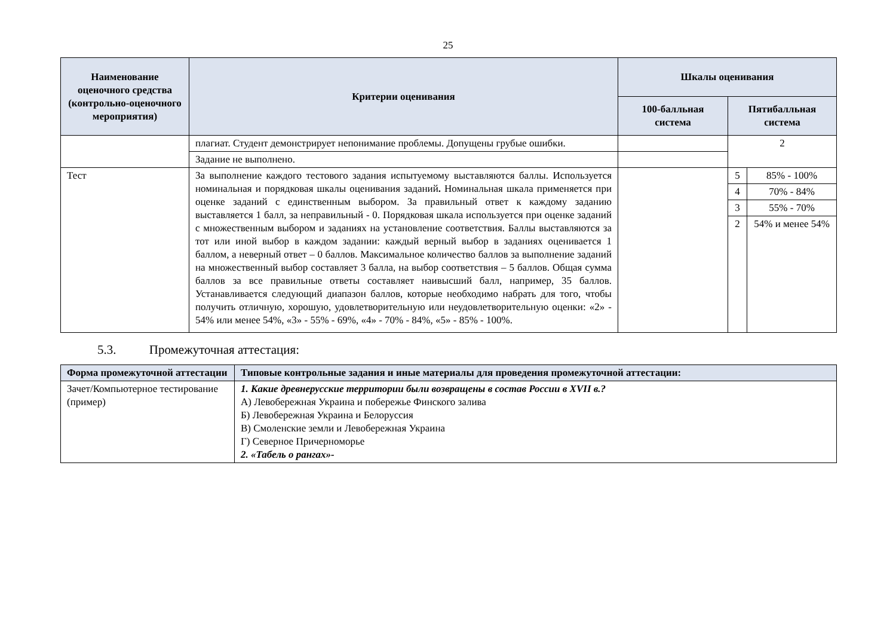25
| Наименование оценочного средства (контрольно-оценочного мероприятия) | Критерии оценивания | Шкалы оценивания | | |
| --- | --- | --- | --- | --- |
| | | 100-балльная система | Пятибалльная система | |
| | плагиат. Студент демонстрирует непонимание проблемы. Допущены грубые ошибки. | | 2 | |
| | Задание не выполнено. | | | |
| Тест | За выполнение каждого тестового задания испытуемому выставляются баллы. Используется номинальная и порядковая шкалы оценивания заданий . Номинальная шкала применяется при оценке заданий с единственным выбором. За правильный ответ к каждому заданию выставляется 1 балл, за неправильный - 0. Порядковая шкала используется при оценке заданий с множественным выбором и заданиях на установление соответствия. Баллы выставляются за тот или иной выбор в каждом задании: каждый верный выбор в заданиях оценивается 1 баллом, а неверный ответ – 0 баллов. Максимальное количество баллов за выполнение заданий на множественный выбор составляет 3 балла, на выбор соответствия – 5 баллов. Общая сумма баллов за все правильные ответы составляет наивысший балл, например, 35 баллов. Устанавливается следующий диапазон баллов, которые необходимо набрать для того, чтобы получить отличную, хорошую, удовлетворительную или неудовлетворительную оценки: «2» - 54% или менее 54%, «3» - 55% - 69%, «4» - 70% - 84%, «5» - 85% - 100%. | | 5 | 85% - 100% |
| | | | 4 | 70% - 84% |
| | | | 3 | 55% - 70% |
| | | | 2 | 54% и менее 54% |
5.3. Промежуточная аттестация:
| Форма промежуточной аттестации | Типовые контрольные задания и иные материалы для проведения промежуточной аттестации: |
| --- | --- |
| Зачет/Компьютерное тестирование (пример) | 1. Какие древнерусские территории были возвращены в состав России в XVII в.? А) Левобережная Украина и побережье Финского залива Б) Левобережная Украина и Белоруссия В) Смоленские земли и Левобережная Украина Г) Северное Причерноморье 2. «Табель о рангах»- |